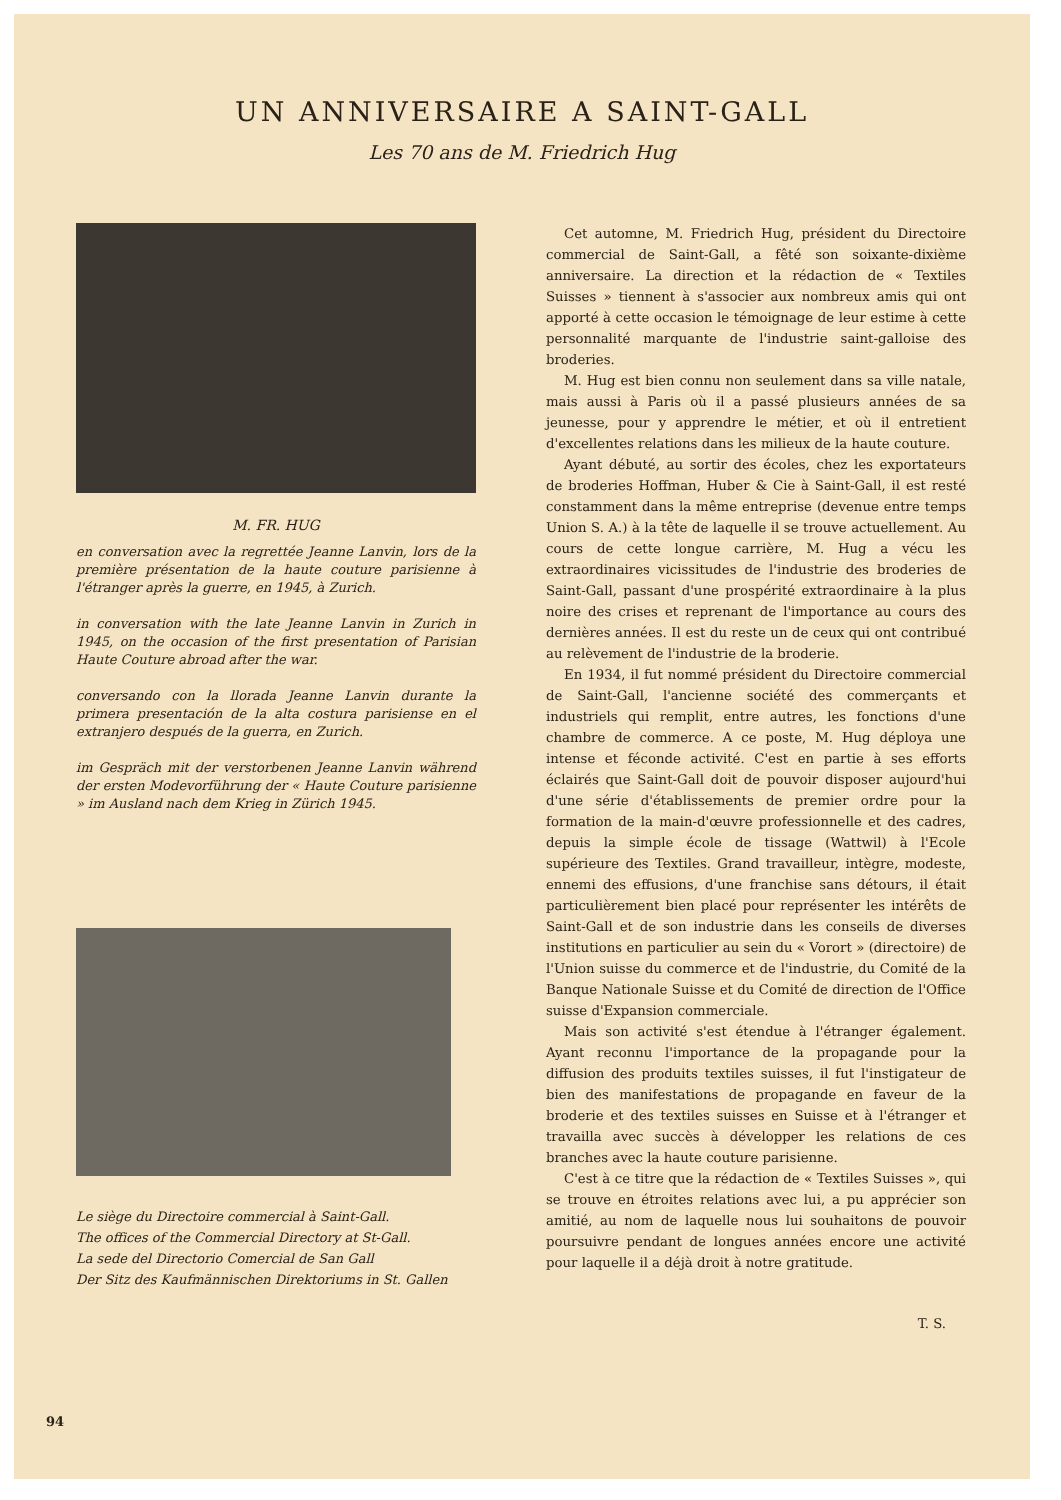UN ANNIVERSAIRE A SAINT-GALL
Les 70 ans de M. Friedrich Hug
M. FR. HUG
en conversation avec la regrettée Jeanne Lanvin, lors de la première présentation de la haute couture parisienne à l'étranger après la guerre, en 1945, à Zurich.
in conversation with the late Jeanne Lanvin in Zurich in 1945, on the occasion of the first presentation of Parisian Haute Couture abroad after the war.
conversando con la llorada Jeanne Lanvin durante la primera presentación de la alta costura parisiense en el extranjero después de la guerra, en Zurich.
im Gespräch mit der verstorbenen Jeanne Lanvin während der ersten Modevorführung der « Haute Couture parisienne » im Ausland nach dem Krieg in Zürich 1945.
Le siège du Directoire commercial à Saint-Gall.
The offices of the Commercial Directory at St-Gall.
La sede del Directorio Comercial de San Gall
Der Sitz des Kaufmännischen Direktoriums in St. Gallen
Cet automne, M. Friedrich Hug, président du Directoire commercial de Saint-Gall, a fêté son soixante-dixième anniversaire. La direction et la rédaction de « Textiles Suisses » tiennent à s'associer aux nombreux amis qui ont apporté à cette occasion le témoignage de leur estime à cette personnalité marquante de l'industrie saint-galloise des broderies.
M. Hug est bien connu non seulement dans sa ville natale, mais aussi à Paris où il a passé plusieurs années de sa jeunesse, pour y apprendre le métier, et où il entretient d'excellentes relations dans les milieux de la haute couture.
Ayant débuté, au sortir des écoles, chez les exportateurs de broderies Hoffman, Huber & Cie à Saint-Gall, il est resté constamment dans la même entreprise (devenue entre temps Union S. A.) à la tête de laquelle il se trouve actuellement. Au cours de cette longue carrière, M. Hug a vécu les extraordinaires vicissitudes de l'industrie des broderies de Saint-Gall, passant d'une prospérité extraordinaire à la plus noire des crises et reprenant de l'importance au cours des dernières années. Il est du reste un de ceux qui ont contribué au relèvement de l'industrie de la broderie.
En 1934, il fut nommé président du Directoire commercial de Saint-Gall, l'ancienne société des commerçants et industriels qui remplit, entre autres, les fonctions d'une chambre de commerce. A ce poste, M. Hug déploya une intense et féconde activité. C'est en partie à ses efforts éclairés que Saint-Gall doit de pouvoir disposer aujourd'hui d'une série d'établissements de premier ordre pour la formation de la main-d'œuvre professionnelle et des cadres, depuis la simple école de tissage (Wattwil) à l'Ecole supérieure des Textiles. Grand travailleur, intègre, modeste, ennemi des effusions, d'une franchise sans détours, il était particulièrement bien placé pour représenter les intérêts de Saint-Gall et de son industrie dans les conseils de diverses institutions en particulier au sein du « Vorort » (directoire) de l'Union suisse du commerce et de l'industrie, du Comité de la Banque Nationale Suisse et du Comité de direction de l'Office suisse d'Expansion commerciale.
Mais son activité s'est étendue à l'étranger également. Ayant reconnu l'importance de la propagande pour la diffusion des produits textiles suisses, il fut l'instigateur de bien des manifestations de propagande en faveur de la broderie et des textiles suisses en Suisse et à l'étranger et travailla avec succès à développer les relations de ces branches avec la haute couture parisienne.
C'est à ce titre que la rédaction de « Textiles Suisses », qui se trouve en étroites relations avec lui, a pu apprécier son amitié, au nom de laquelle nous lui souhaitons de pouvoir poursuivre pendant de longues années encore une activité pour laquelle il a déjà droit à notre gratitude.
T. S.
94